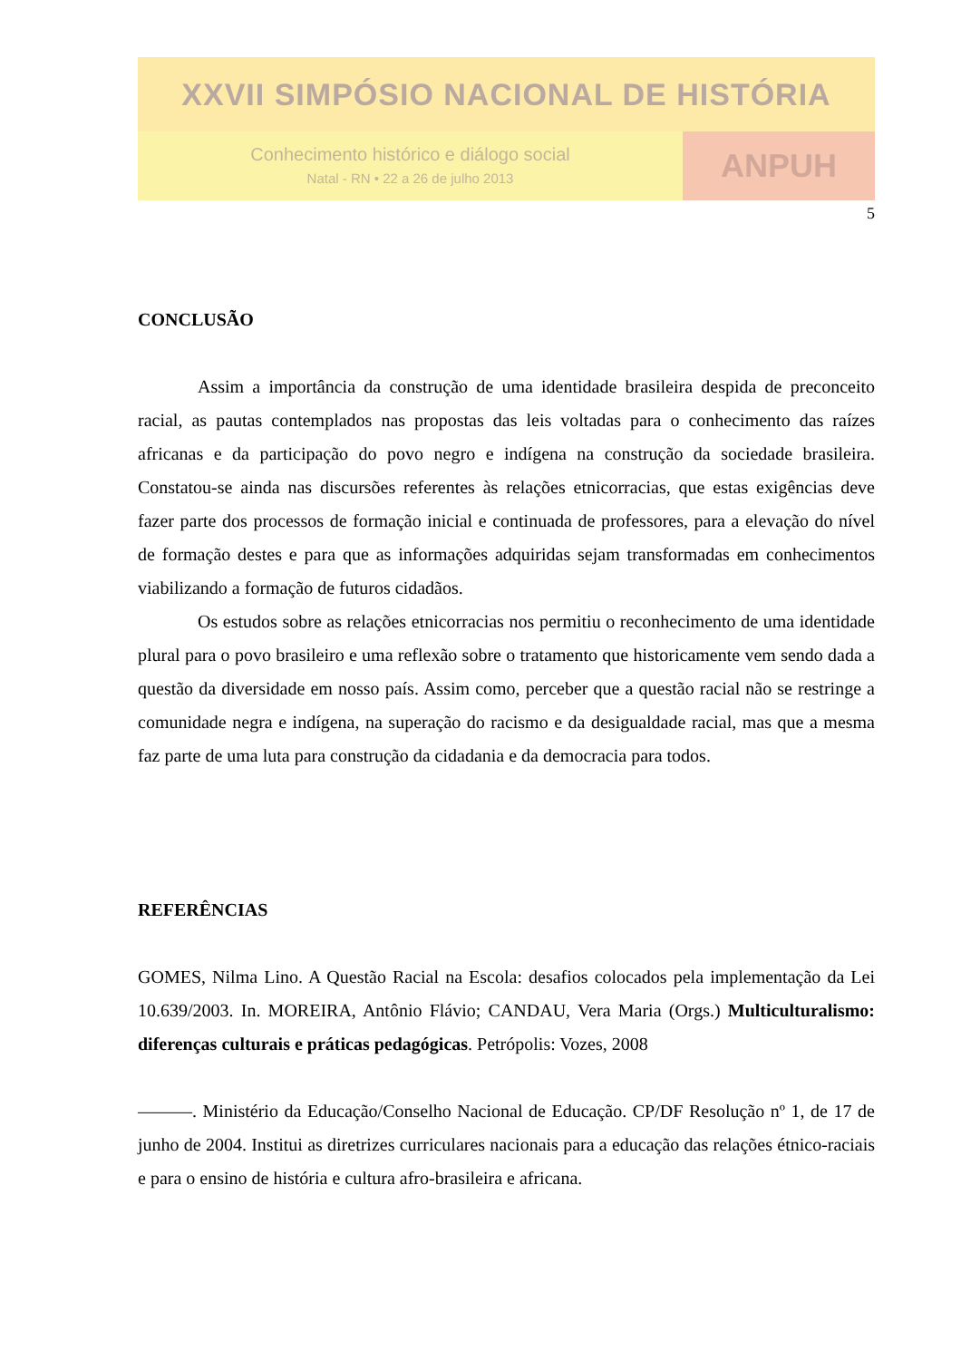XXVII SIMPÓSIO NACIONAL DE HISTÓRIA
Conhecimento histórico e diálogo social
Natal - RN • 22 a 26 de julho 2013
ANPUH
5
CONCLUSÃO
Assim a importância da construção de uma identidade brasileira despida de preconceito racial, as pautas contemplados nas propostas das leis voltadas para o conhecimento das raízes africanas e da participação do povo negro e indígena na construção da sociedade brasileira. Constatou-se ainda nas discursões referentes às relações etnicorracias, que estas exigências deve fazer parte dos processos de formação inicial e continuada de professores, para a elevação do nível de formação destes e para que as informações adquiridas sejam transformadas em conhecimentos viabilizando a formação de futuros cidadãos.
Os estudos sobre as relações etnicorracias nos permitiu o reconhecimento de uma identidade plural para o povo brasileiro e uma reflexão sobre o tratamento que historicamente vem sendo dada a questão da diversidade em nosso país. Assim como, perceber que a questão racial não se restringe a comunidade negra e indígena, na superação do racismo e da desigualdade racial, mas que a mesma faz parte de uma luta para construção da cidadania e da democracia para todos.
REFERÊNCIAS
GOMES, Nilma Lino. A Questão Racial na Escola: desafios colocados pela implementação da Lei 10.639/2003. In. MOREIRA, Antônio Flávio; CANDAU, Vera Maria (Orgs.) Multiculturalismo: diferenças culturais e práticas pedagógicas. Petrópolis: Vozes, 2008
———. Ministério da Educação/Conselho Nacional de Educação. CP/DF Resolução nº 1, de 17 de junho de 2004. Institui as diretrizes curriculares nacionais para a educação das relações étnico-raciais e para o ensino de história e cultura afro-brasileira e africana.